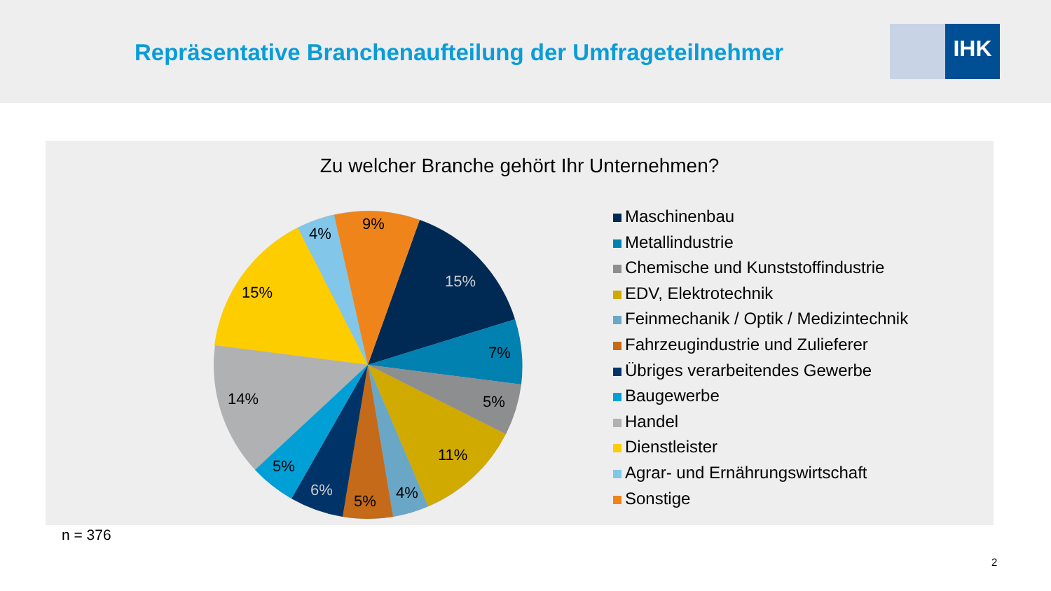Repräsentative Branchenaufteilung der Umfrageteilnehmer
IHK
Zu welcher Branche gehört Ihr Unternehmen?
15%
7%
5%
11%
4%
5%
6%
5%
14%
15%
4%
9%
Maschinenbau
Metallindustrie
Chemische und Kunststoffindustrie
EDV, Elektrotechnik
Feinmechanik / Optik / Medizintechnik
Fahrzeugindustrie und Zulieferer
Übriges verarbeitendes Gewerbe
Baugewerbe
Handel
Dienstleister
Agrar- und Ernährungswirtschaft
Sonstige
n = 376
2